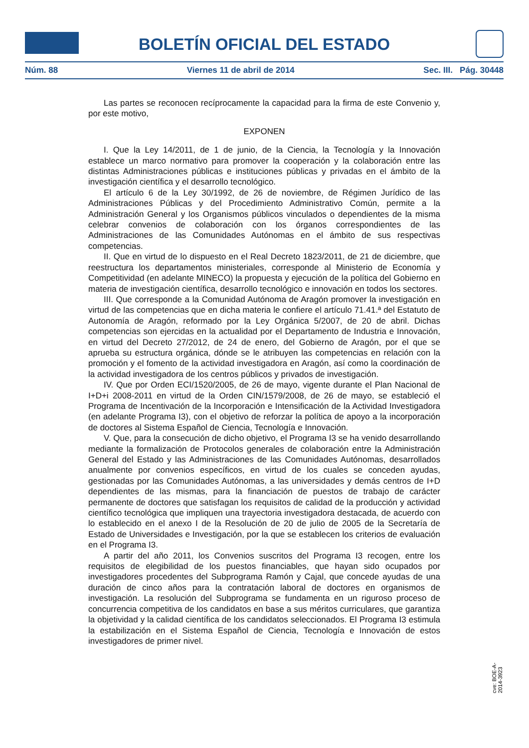BOLETÍN OFICIAL DEL ESTADO
Núm. 88 Viernes 11 de abril de 2014 Sec. III. Pág. 30448
Las partes se reconocen recíprocamente la capacidad para la firma de este Convenio y, por este motivo,
EXPONEN
I. Que la Ley 14/2011, de 1 de junio, de la Ciencia, la Tecnología y la Innovación establece un marco normativo para promover la cooperación y la colaboración entre las distintas Administraciones públicas e instituciones públicas y privadas en el ámbito de la investigación científica y el desarrollo tecnológico.
El artículo 6 de la Ley 30/1992, de 26 de noviembre, de Régimen Jurídico de las Administraciones Públicas y del Procedimiento Administrativo Común, permite a la Administración General y los Organismos públicos vinculados o dependientes de la misma celebrar convenios de colaboración con los órganos correspondientes de las Administraciones de las Comunidades Autónomas en el ámbito de sus respectivas competencias.
II. Que en virtud de lo dispuesto en el Real Decreto 1823/2011, de 21 de diciembre, que reestructura los departamentos ministeriales, corresponde al Ministerio de Economía y Competitividad (en adelante MINECO) la propuesta y ejecución de la política del Gobierno en materia de investigación científica, desarrollo tecnológico e innovación en todos los sectores.
III. Que corresponde a la Comunidad Autónoma de Aragón promover la investigación en virtud de las competencias que en dicha materia le confiere el artículo 71.41.ª del Estatuto de Autonomía de Aragón, reformado por la Ley Orgánica 5/2007, de 20 de abril. Dichas competencias son ejercidas en la actualidad por el Departamento de Industria e Innovación, en virtud del Decreto 27/2012, de 24 de enero, del Gobierno de Aragón, por el que se aprueba su estructura orgánica, dónde se le atribuyen las competencias en relación con la promoción y el fomento de la actividad investigadora en Aragón, así como la coordinación de la actividad investigadora de los centros públicos y privados de investigación.
IV. Que por Orden ECI/1520/2005, de 26 de mayo, vigente durante el Plan Nacional de I+D+i 2008-2011 en virtud de la Orden CIN/1579/2008, de 26 de mayo, se estableció el Programa de Incentivación de la Incorporación e Intensificación de la Actividad Investigadora (en adelante Programa I3), con el objetivo de reforzar la política de apoyo a la incorporación de doctores al Sistema Español de Ciencia, Tecnología e Innovación.
V. Que, para la consecución de dicho objetivo, el Programa I3 se ha venido desarrollando mediante la formalización de Protocolos generales de colaboración entre la Administración General del Estado y las Administraciones de las Comunidades Autónomas, desarrollados anualmente por convenios específicos, en virtud de los cuales se conceden ayudas, gestionadas por las Comunidades Autónomas, a las universidades y demás centros de I+D dependientes de las mismas, para la financiación de puestos de trabajo de carácter permanente de doctores que satisfagan los requisitos de calidad de la producción y actividad científico tecnológica que impliquen una trayectoria investigadora destacada, de acuerdo con lo establecido en el anexo I de la Resolución de 20 de julio de 2005 de la Secretaría de Estado de Universidades e Investigación, por la que se establecen los criterios de evaluación en el Programa I3.
A partir del año 2011, los Convenios suscritos del Programa I3 recogen, entre los requisitos de elegibilidad de los puestos financiables, que hayan sido ocupados por investigadores procedentes del Subprograma Ramón y Cajal, que concede ayudas de una duración de cinco años para la contratación laboral de doctores en organismos de investigación. La resolución del Subprograma se fundamenta en un riguroso proceso de concurrencia competitiva de los candidatos en base a sus méritos curriculares, que garantiza la objetividad y la calidad científica de los candidatos seleccionados. El Programa I3 estimula la estabilización en el Sistema Español de Ciencia, Tecnología e Innovación de estos investigadores de primer nivel.
cve: BOE-A-2014-3923